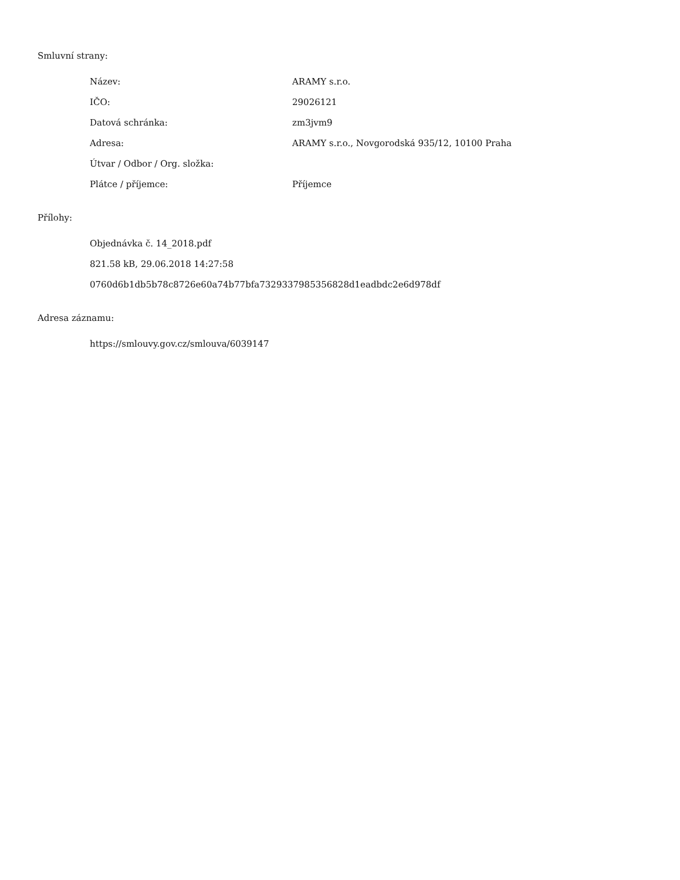Smluvní strany:
| Název: | ARAMY s.r.o. |
| IČO: | 29026121 |
| Datová schránka: | zm3jvm9 |
| Adresa: | ARAMY s.r.o., Novgorodská 935/12, 10100 Praha |
| Útvar / Odbor / Org. složka: | |
| Plátce / příjemce: | Příjemce |
Přílohy:
Objednávka č. 14_2018.pdf
821.58 kB, 29.06.2018 14:27:58
0760d6b1db5b78c8726e60a74b77bfa7329337985356828d1eadbdc2e6d978df
Adresa záznamu:
https://smlouvy.gov.cz/smlouva/6039147